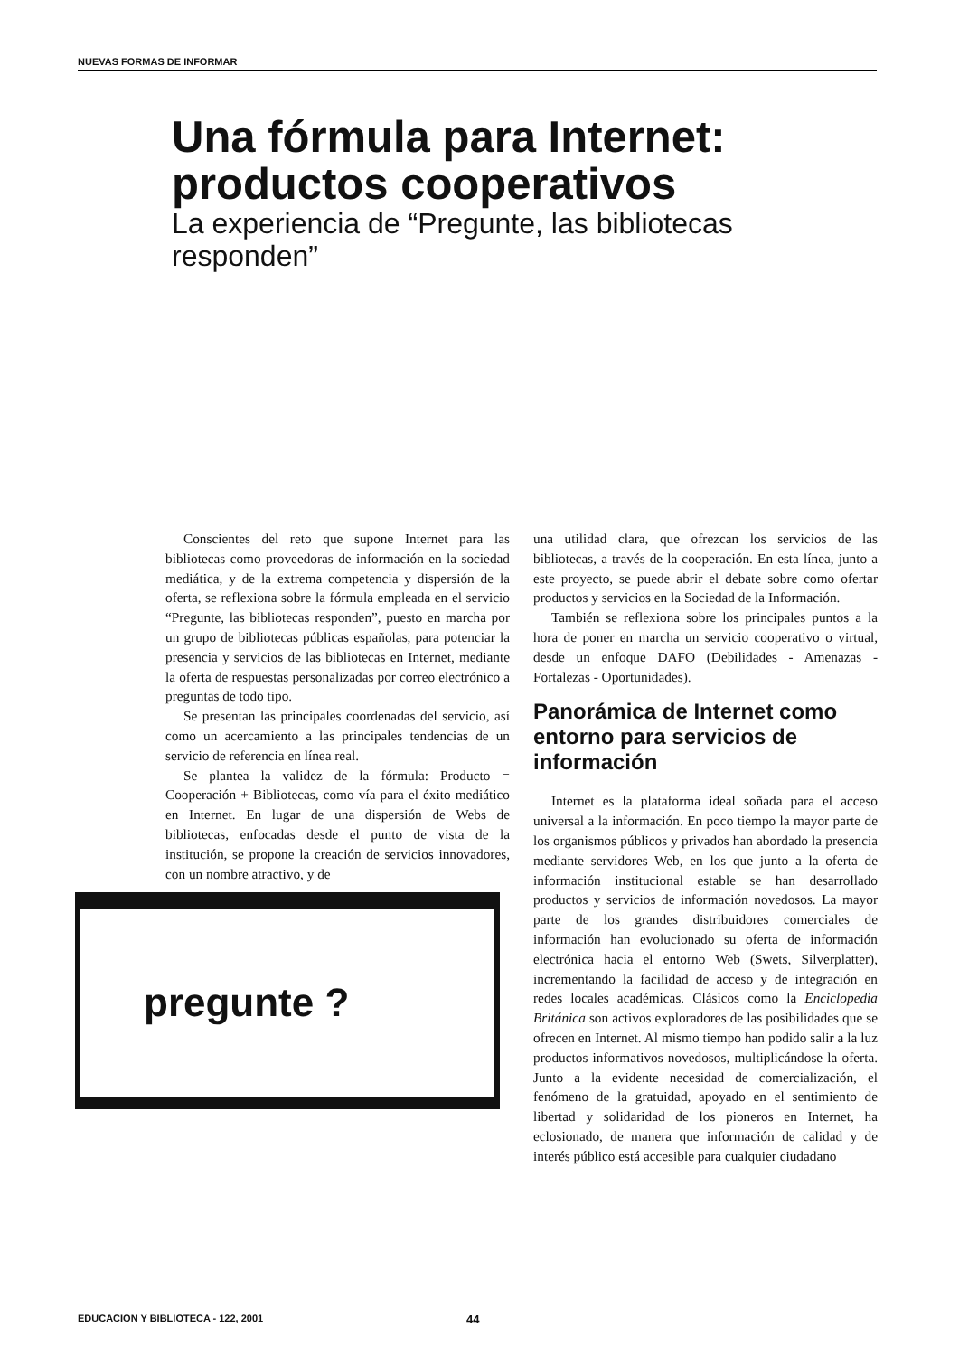NUEVAS FORMAS DE INFORMAR
Una fórmula para Internet: productos cooperativos
La experiencia de “Pregunte, las bibliotecas responden”
Conscientes del reto que supone Internet para las bibliotecas como proveedoras de información en la sociedad mediática, y de la extrema competencia y dispersión de la oferta, se reflexiona sobre la fórmula empleada en el servicio “Pregunte, las bibliotecas responden”, puesto en marcha por un grupo de bibliotecas públicas españolas, para potenciar la presencia y servicios de las bibliotecas en Internet, mediante la oferta de respuestas personalizadas por correo electrónico a preguntas de todo tipo.
Se presentan las principales coordenadas del servicio, así como un acercamiento a las principales tendencias de un servicio de referencia en línea real.
Se plantea la validez de la fórmula: Producto = Cooperación + Bibliotecas, como vía para el éxito mediático en Internet. En lugar de una dispersión de Webs de bibliotecas, enfocadas desde el punto de vista de la institución, se propone la creación de servicios innovadores, con un nombre atractivo, y de
pregunte ?
una utilidad clara, que ofrezcan los servicios de las bibliotecas, a través de la cooperación. En esta línea, junto a este proyecto, se puede abrir el debate sobre como ofertar productos y servicios en la Sociedad de la Información.
También se reflexiona sobre los principales puntos a la hora de poner en marcha un servicio cooperativo o virtual, desde un enfoque DAFO (Debilidades - Amenazas - Fortalezas - Oportunidades).
Panorámica de Internet como entorno para servicios de información
Internet es la plataforma ideal soñada para el acceso universal a la información. En poco tiempo la mayor parte de los organismos públicos y privados han abordado la presencia mediante servidores Web, en los que junto a la oferta de información institucional estable se han desarrollado productos y servicios de información novedosos. La mayor parte de los grandes distribuidores comerciales de información han evolucionado su oferta de información electrónica hacia el entorno Web (Swets, Silverplatter), incrementando la facilidad de acceso y de integración en redes locales académicas. Clásicos como la Enciclopedia Británica son activos exploradores de las posibilidades que se ofrecen en Internet. Al mismo tiempo han podido salir a la luz productos informativos novedosos, multiplicándose la oferta. Junto a la evidente necesidad de comercialización, el fenómeno de la gratuidad, apoyado en el sentimiento de libertad y solidaridad de los pioneros en Internet, ha eclosionado, de manera que información de calidad y de interés público está accesible para cualquier ciudadano
EDUCACION Y BIBLIOTECA - 122, 2001 44